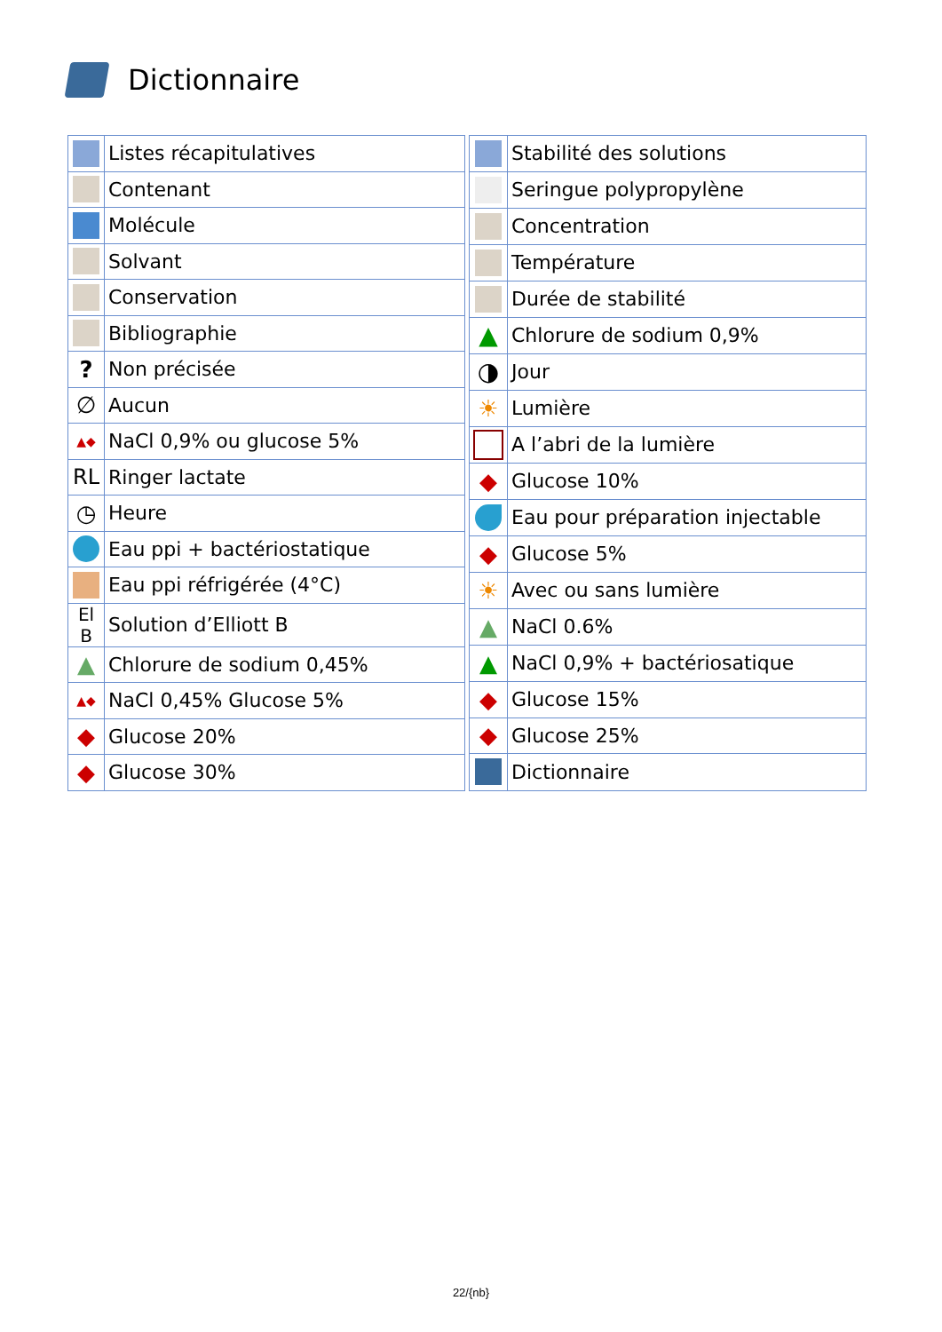Dictionnaire
| | Listes récapitulatives |
| | Contenant |
| | Molécule |
| | Solvant |
| | Conservation |
| | Bibliographie |
| ? | Non précisée |
| ∅ | Aucun |
| ▲◆ | NaCl 0,9% ou glucose 5% |
| RL | Ringer lactate |
| ◷ | Heure |
| | Eau ppi + bactériostatique |
| | Eau ppi réfrigérée (4°C) |
| El B | Solution d’Elliott B |
| ▲ | Chlorure de sodium 0,45% |
| ▲◆ | NaCl 0,45% Glucose 5% |
| ◆ | Glucose 20% |
| ◆ | Glucose 30% |
| | Stabilité des solutions |
| | Seringue polypropylène |
| | Concentration |
| | Température |
| | Durée de stabilité |
| ▲ | Chlorure de sodium 0,9% |
| ◑ | Jour |
| ☀ | Lumière |
| | A l’abri de la lumière |
| ◆ | Glucose 10% |
| | Eau pour préparation injectable |
| ◆ | Glucose 5% |
| ☀ | Avec ou sans lumière |
| ▲ | NaCl 0.6% |
| ▲ | NaCl 0,9% + bactériosatique |
| ◆ | Glucose 15% |
| ◆ | Glucose 25% |
| | Dictionnaire |
22/{nb}